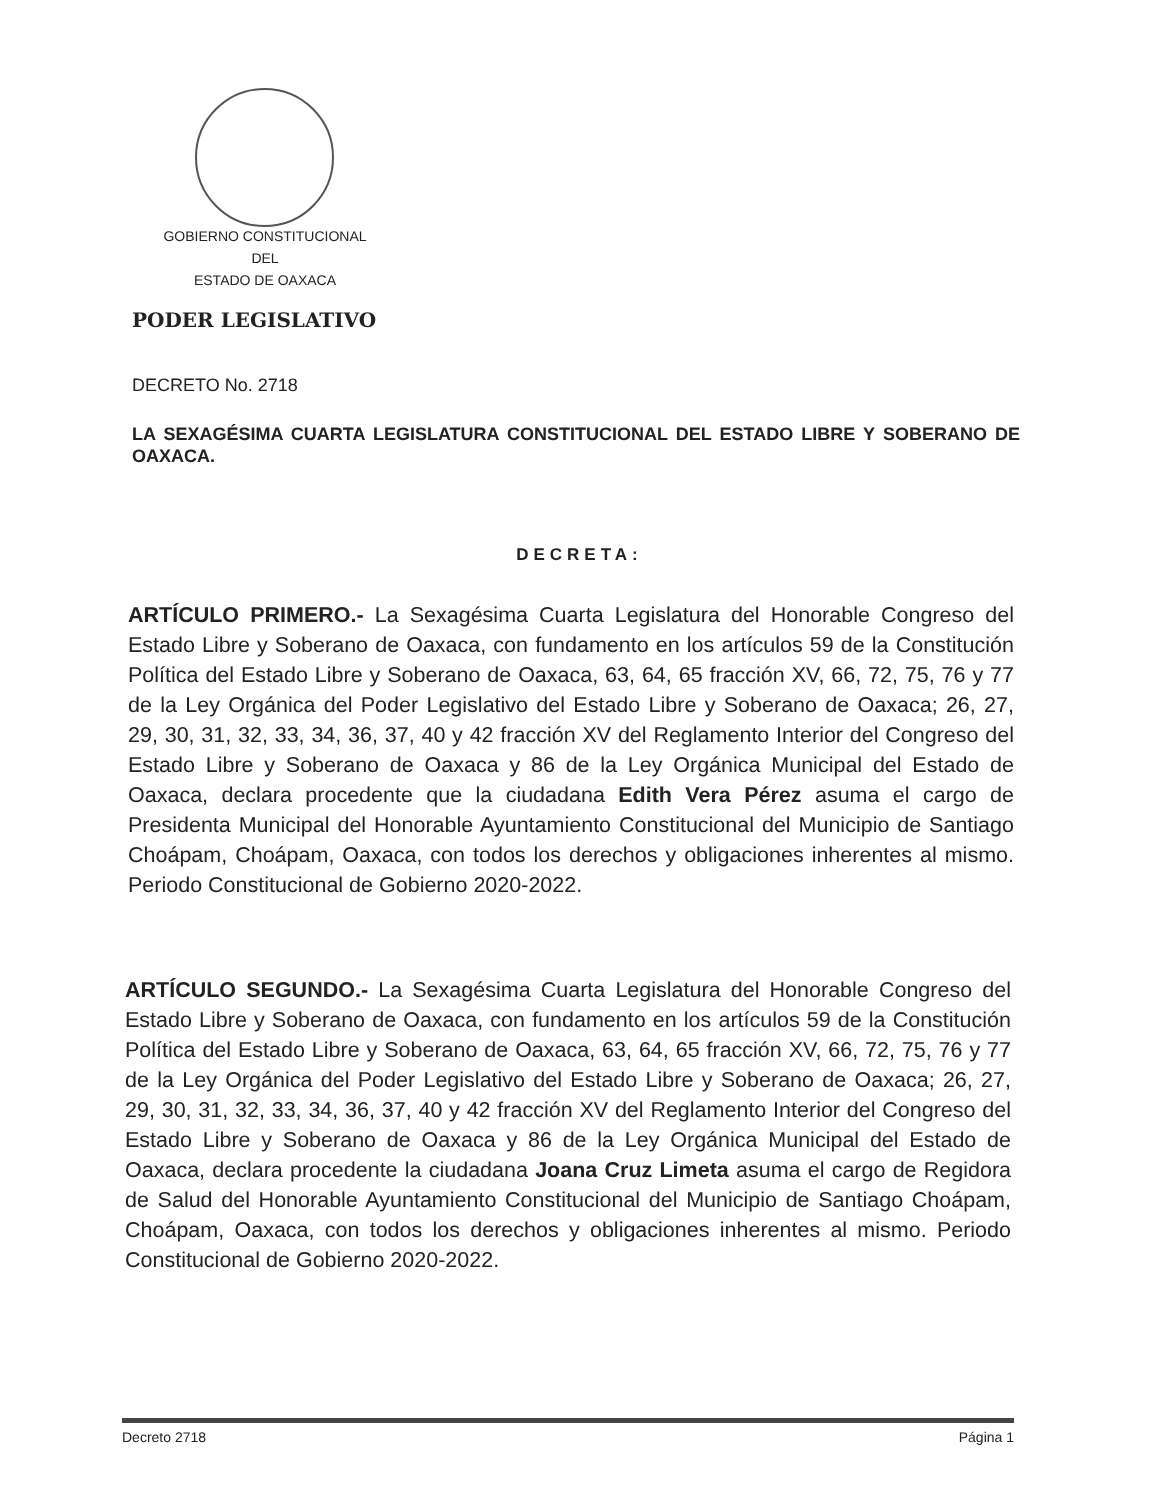GOBIERNO CONSTITUCIONAL
DEL
ESTADO DE OAXACA
PODER LEGISLATIVO
DECRETO No. 2718
LA SEXAGÉSIMA CUARTA LEGISLATURA CONSTITUCIONAL DEL ESTADO LIBRE Y SOBERANO DE OAXACA.
DECRETA:
ARTÍCULO PRIMERO.- La Sexagésima Cuarta Legislatura del Honorable Congreso del Estado Libre y Soberano de Oaxaca, con fundamento en los artículos 59 de la Constitución Política del Estado Libre y Soberano de Oaxaca, 63, 64, 65 fracción XV, 66, 72, 75, 76 y 77 de la Ley Orgánica del Poder Legislativo del Estado Libre y Soberano de Oaxaca; 26, 27, 29, 30, 31, 32, 33, 34, 36, 37, 40 y 42 fracción XV del Reglamento Interior del Congreso del Estado Libre y Soberano de Oaxaca y 86 de la Ley Orgánica Municipal del Estado de Oaxaca, declara procedente que la ciudadana Edith Vera Pérez asuma el cargo de Presidenta Municipal del Honorable Ayuntamiento Constitucional del Municipio de Santiago Choápam, Choápam, Oaxaca, con todos los derechos y obligaciones inherentes al mismo. Periodo Constitucional de Gobierno 2020-2022.
ARTÍCULO SEGUNDO.- La Sexagésima Cuarta Legislatura del Honorable Congreso del Estado Libre y Soberano de Oaxaca, con fundamento en los artículos 59 de la Constitución Política del Estado Libre y Soberano de Oaxaca, 63, 64, 65 fracción XV, 66, 72, 75, 76 y 77 de la Ley Orgánica del Poder Legislativo del Estado Libre y Soberano de Oaxaca; 26, 27, 29, 30, 31, 32, 33, 34, 36, 37, 40 y 42 fracción XV del Reglamento Interior del Congreso del Estado Libre y Soberano de Oaxaca y 86 de la Ley Orgánica Municipal del Estado de Oaxaca, declara procedente la ciudadana Joana Cruz Limeta asuma el cargo de Regidora de Salud del Honorable Ayuntamiento Constitucional del Municipio de Santiago Choápam, Choápam, Oaxaca, con todos los derechos y obligaciones inherentes al mismo. Periodo Constitucional de Gobierno 2020-2022.
Decreto 2718 Página 1